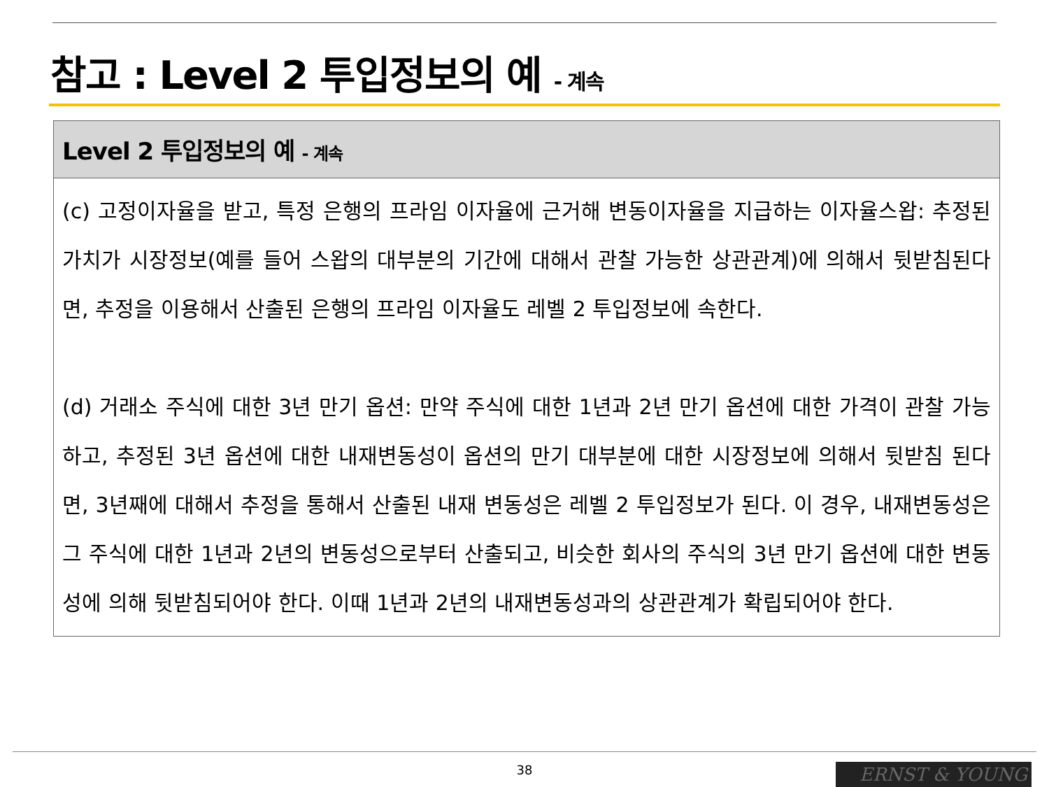참고 : Level 2 투입정보의 예 - 계속
| Level 2 투입정보의 예 - 계속 |
| --- |
| (c) 고정이자율을 받고, 특정 은행의 프라임 이자율에 근거해 변동이자율을 지급하는 이자율스왑: 추정된 가치가 시장정보(예를 들어 스왑의 대부분의 기간에 대해서 관찰 가능한 상관관계)에 의해서 뒷받침된다면, 추정을 이용해서 산출된 은행의 프라임 이자율도 레벨 2 투입정보에 속한다. (d) 거래소 주식에 대한 3년 만기 옵션: 만약 주식에 대한 1년과 2년 만기 옵션에 대한 가격이 관찰 가능하고, 추정된 3년 옵션에 대한 내재변동성이 옵션의 만기 대부분에 대한 시장정보에 의해서 뒷받침 된다면, 3년째에 대해서 추정을 통해서 산출된 내재 변동성은 레벨 2 투입정보가 된다. 이 경우, 내재변동성은 그 주식에 대한 1년과 2년의 변동성으로부터 산출되고, 비슷한 회사의 주식의 3년 만기 옵션에 대한 변동성에 의해 뒷받침되어야 한다. 이때 1년과 2년의 내재변동성과의 상관관계가 확립되어야 한다. |
38 ERNST & YOUNG